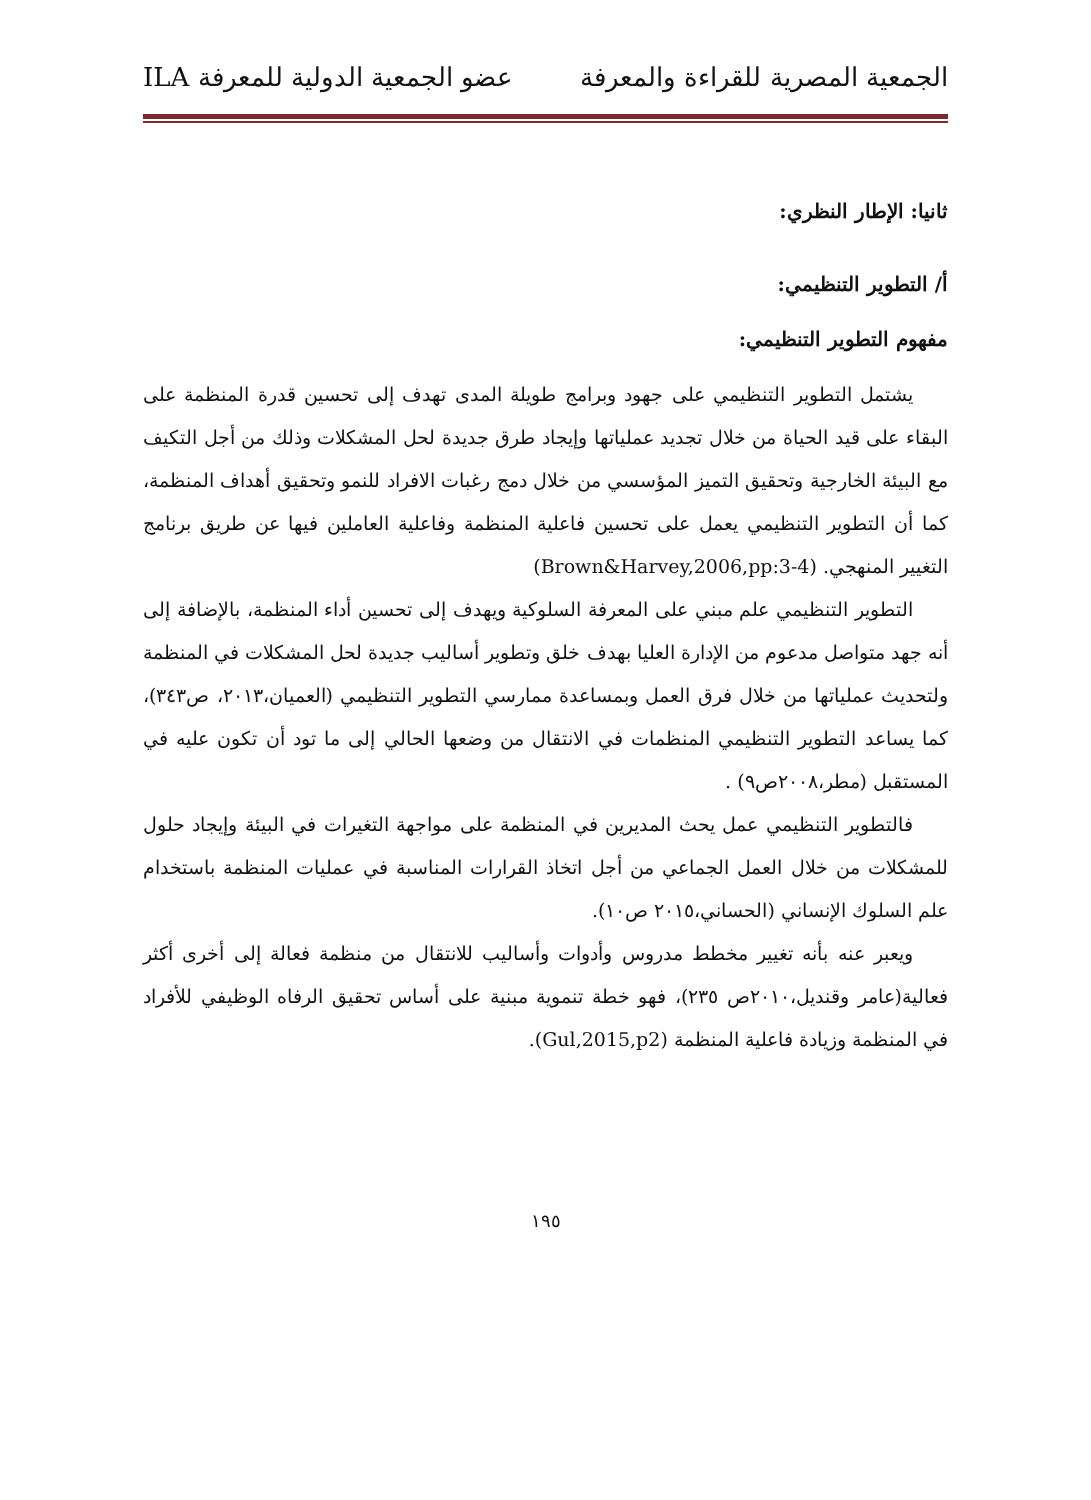الجمعية المصرية للقراءة والمعرفة عضو الجمعية الدولية للمعرفة ILA
ثانيا: الإطار النظري:
أ/ التطوير التنظيمي:
مفهوم التطوير التنظيمي:
يشتمل التطوير التنظيمي على جهود وبرامج طويلة المدى تهدف إلى تحسين قدرة المنظمة على البقاء على قيد الحياة من خلال تجديد عملياتها وإيجاد طرق جديدة لحل المشكلات وذلك من أجل التكيف مع البيئة الخارجية وتحقيق التميز المؤسسي من خلال دمج رغبات الافراد للنمو وتحقيق أهداف المنظمة، كما أن التطوير التنظيمي يعمل على تحسين فاعلية المنظمة وفاعلية العاملين فيها عن طريق برنامج التغيير المنهجي. (Brown&Harvey,2006,pp:3-4)
التطوير التنظيمي علم مبني على المعرفة السلوكية ويهدف إلى تحسين أداء المنظمة، بالإضافة إلى أنه جهد متواصل مدعوم من الإدارة العليا بهدف خلق وتطوير أساليب جديدة لحل المشكلات في المنظمة ولتحديث عملياتها من خلال فرق العمل وبمساعدة ممارسي التطوير التنظيمي (العميان،٢٠١٣، ص٣٤٣)، كما يساعد التطوير التنظيمي المنظمات في الانتقال من وضعها الحالي إلى ما تود أن تكون عليه في المستقبل (مطر،٢٠٠٨ص٩) .
فالتطوير التنظيمي عمل يحث المديرين في المنظمة على مواجهة التغيرات في البيئة وإيجاد حلول للمشكلات من خلال العمل الجماعي من أجل اتخاذ القرارات المناسبة في عمليات المنظمة باستخدام علم السلوك الإنساني (الحساني،٢٠١٥ ص١٠).
ويعبر عنه بأنه تغيير مخطط مدروس وأدوات وأساليب للانتقال من منظمة فعالة إلى أخرى أكثر فعالية(عامر وقنديل،٢٠١٠ص ٢٣٥)، فهو خطة تنموية مبنية على أساس تحقيق الرفاه الوظيفي للأفراد في المنظمة وزيادة فاعلية المنظمة (Gul,2015,p2).
١٩٥